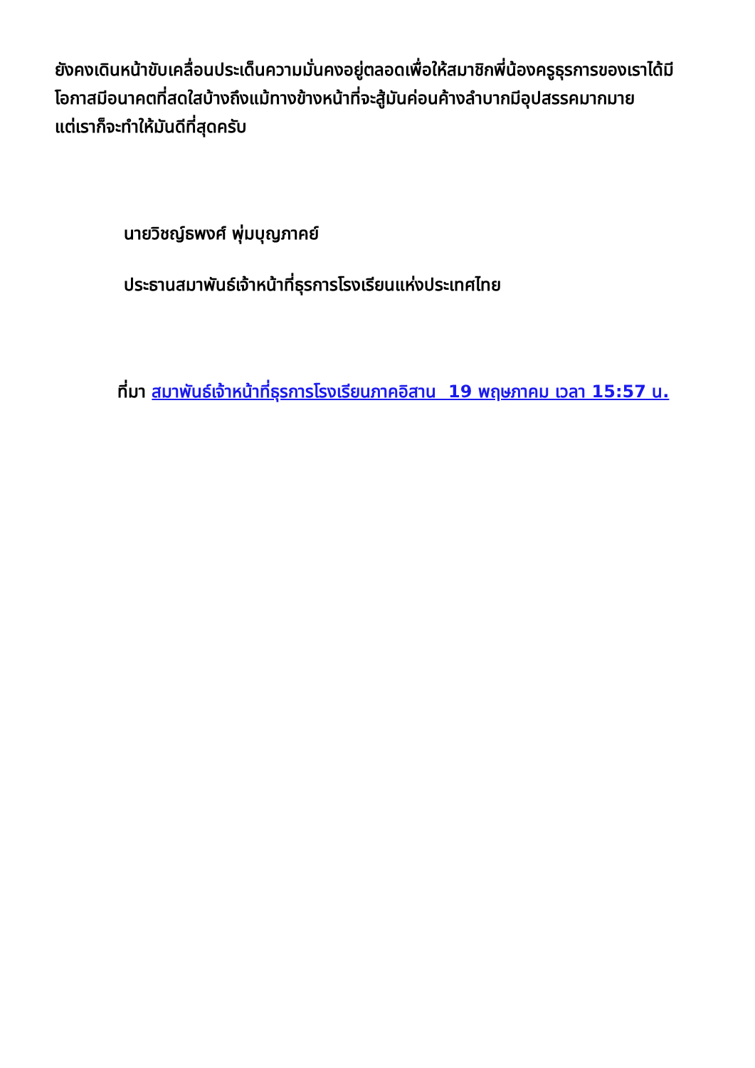ยังคงเดินหน้าขับเคลื่อนประเด็นความมั่นคงอยู่ตลอดเพื่อให้สมาชิกพี่น้องครูธุรการของเราได้มีโอกาสมีอนาคตที่สดใสบ้างถึงแม้ทางข้างหน้าที่จะสู้มันค่อนค้างลำบากมีอุปสรรคมากมาย
แต่เราก็จะทำให้มันดีที่สุดครับ
นายวิชญ์ธพงศ์ พุ่มบุญภาคย์
ประธานสมาพันธ์เจ้าหน้าที่ธุรการโรงเรียนแห่งประเทศไทย
ที่มา สมาพันธ์เจ้าหน้าที่ธุรการโรงเรียนภาคอิสาน 19 พฤษภาคม เวลา 15:57 น.